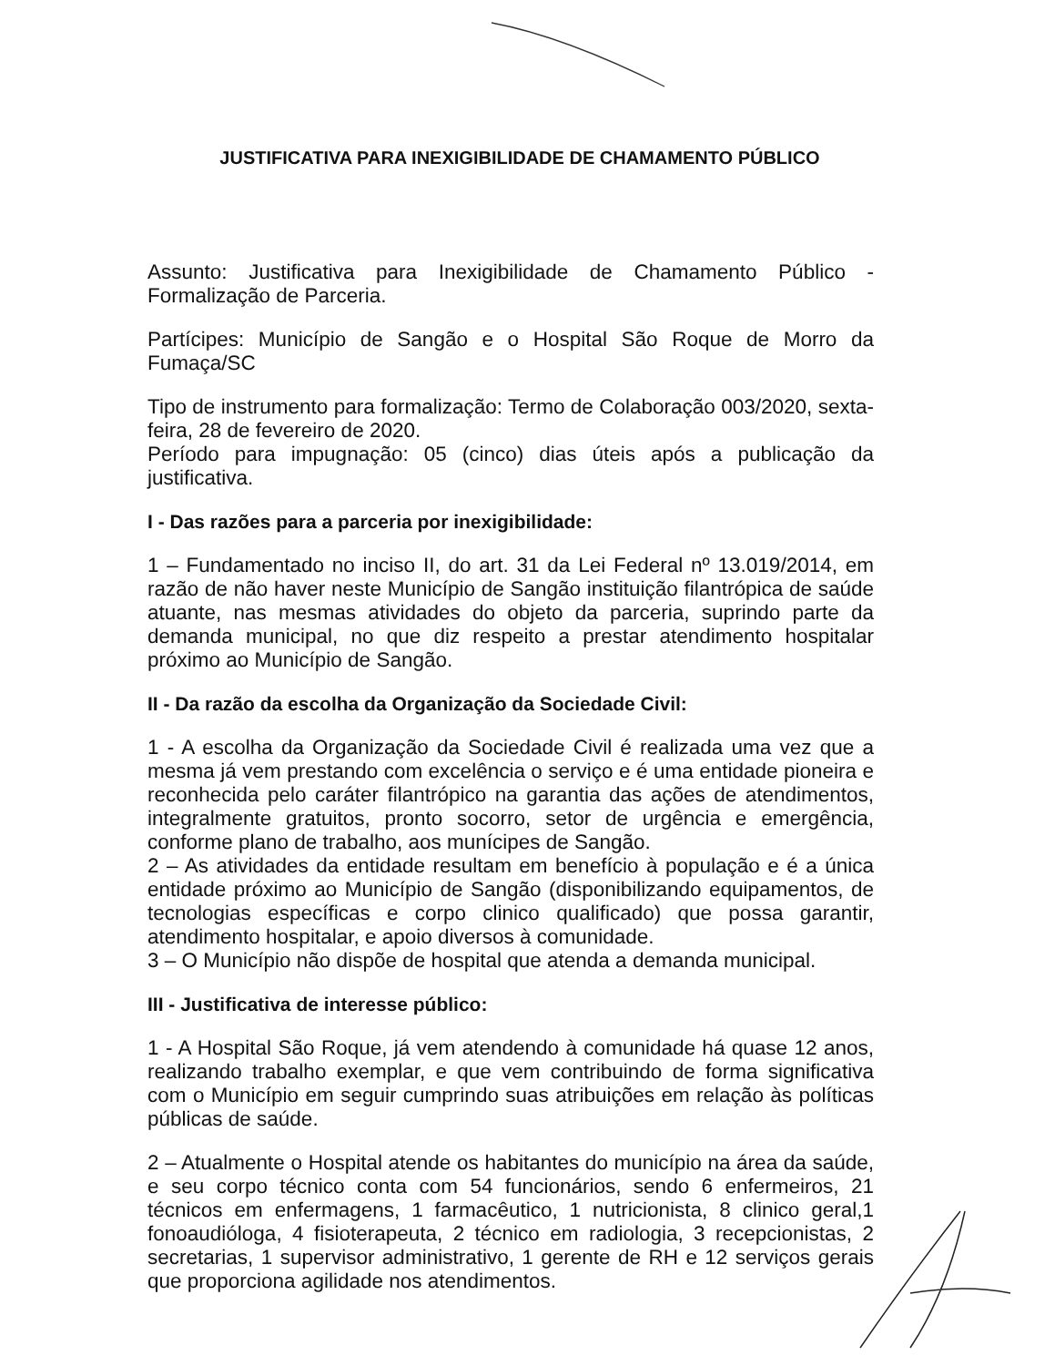JUSTIFICATIVA PARA INEXIGIBILIDADE DE CHAMAMENTO PÚBLICO
Assunto: Justificativa para Inexigibilidade de Chamamento Público - Formalização de Parceria.
Partícipes: Município de Sangão e o Hospital São Roque de Morro da Fumaça/SC
Tipo de instrumento para formalização: Termo de Colaboração 003/2020, sexta-feira, 28 de fevereiro de 2020.
Período para impugnação: 05 (cinco) dias úteis após a publicação da justificativa.
I - Das razões para a parceria por inexigibilidade:
1 – Fundamentado no inciso II, do art. 31 da Lei Federal nº 13.019/2014, em razão de não haver neste Município de Sangão instituição filantrópica de saúde atuante, nas mesmas atividades do objeto da parceria, suprindo parte da demanda municipal, no que diz respeito a prestar atendimento hospitalar próximo ao Município de Sangão.
II - Da razão da escolha da Organização da Sociedade Civil:
1 - A escolha da Organização da Sociedade Civil é realizada uma vez que a mesma já vem prestando com excelência o serviço e é uma entidade pioneira e reconhecida pelo caráter filantrópico na garantia das ações de atendimentos, integralmente gratuitos, pronto socorro, setor de urgência e emergência, conforme plano de trabalho, aos munícipes de Sangão.
2 – As atividades da entidade resultam em benefício à população e é a única entidade próximo ao Município de Sangão (disponibilizando equipamentos, de tecnologias específicas e corpo clinico qualificado) que possa garantir, atendimento hospitalar, e apoio diversos à comunidade.
3 – O Município não dispõe de hospital que atenda a demanda municipal.
III - Justificativa de interesse público:
1 - A Hospital São Roque, já vem atendendo à comunidade há quase 12 anos, realizando trabalho exemplar, e que vem contribuindo de forma significativa com o Município em seguir cumprindo suas atribuições em relação às políticas públicas de saúde.
2 – Atualmente o Hospital atende os habitantes do município na área da saúde, e seu corpo técnico conta com 54 funcionários, sendo 6 enfermeiros, 21 técnicos em enfermagens, 1 farmacêutico, 1 nutricionista, 8 clinico geral,1 fonoaudióloga, 4 fisioterapeuta, 2 técnico em radiologia, 3 recepcionistas, 2 secretarias, 1 supervisor administrativo, 1 gerente de RH e 12 serviços gerais que proporciona agilidade nos atendimentos.